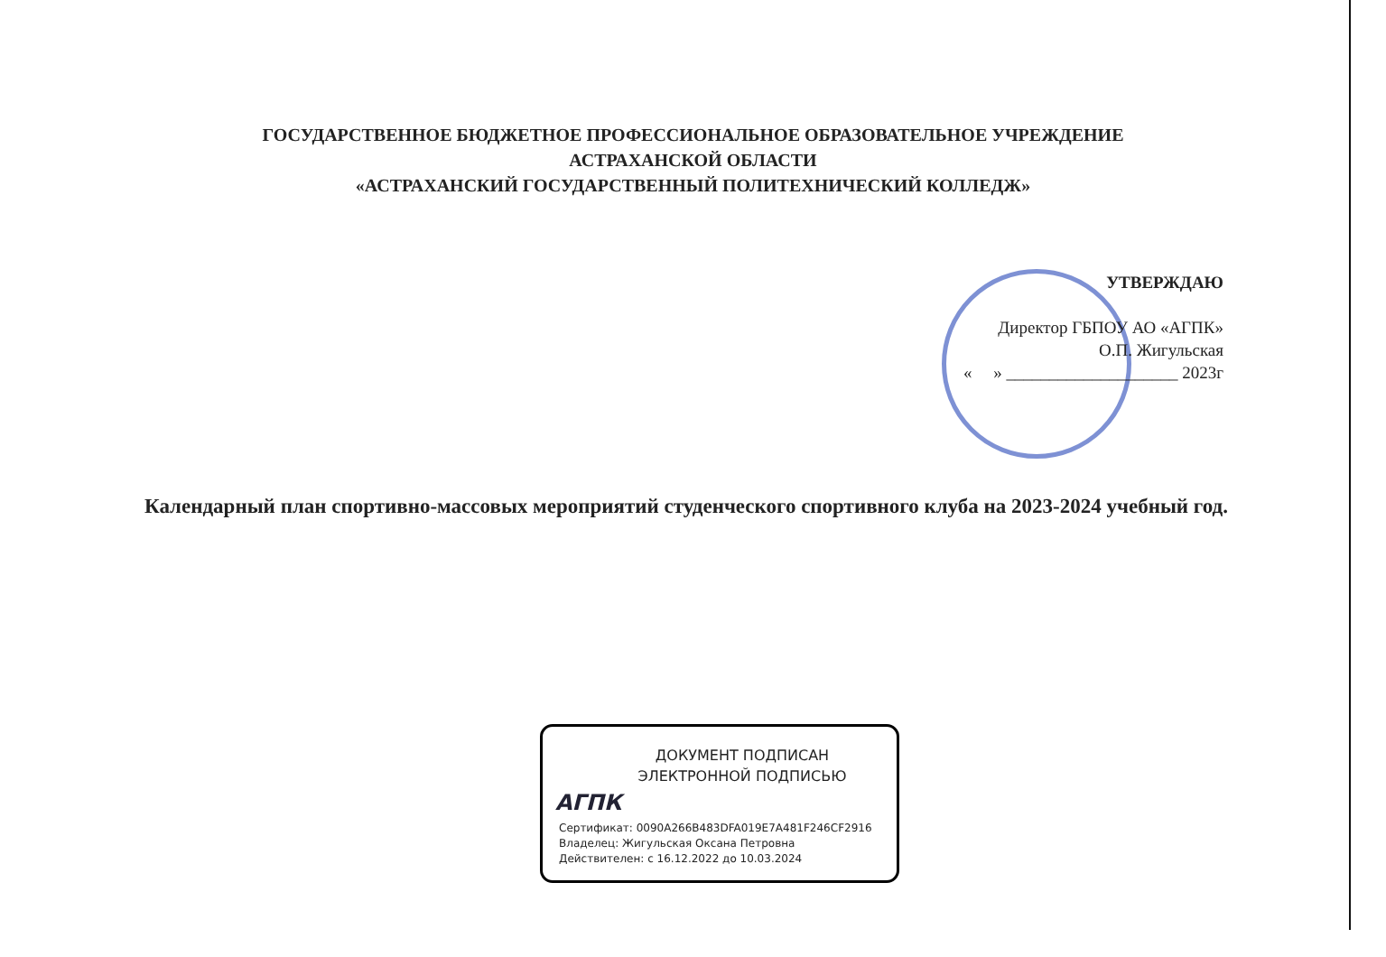ГОСУДАРСТВЕННОЕ БЮДЖЕТНОЕ ПРОФЕССИОНАЛЬНОЕ ОБРАЗОВАТЕЛЬНОЕ УЧРЕЖДЕНИЕ
АСТРАХАНСКОЙ ОБЛАСТИ
«АСТРАХАНСКИЙ ГОСУДАРСТВЕННЫЙ ПОЛИТЕХНИЧЕСКИЙ КОЛЛЕДЖ»
УТВЕРЖДАЮ
Директор ГБПОУ АО «АГПК»
О.П. Жигульская
« » ____________________ 2023г
Календарный план спортивно-массовых мероприятий студенческого спортивного клуба на 2023-2024 учебный год.
ДОКУМЕНТ ПОДПИСАН
ЭЛЕКТРОННОЙ ПОДПИСЬЮ
АГПК
Сертификат: 0090A266B483DFA019E7A481F246CF2916
Владелец: Жигульская Оксана Петровна
Действителен: с 16.12.2022 до 10.03.2024